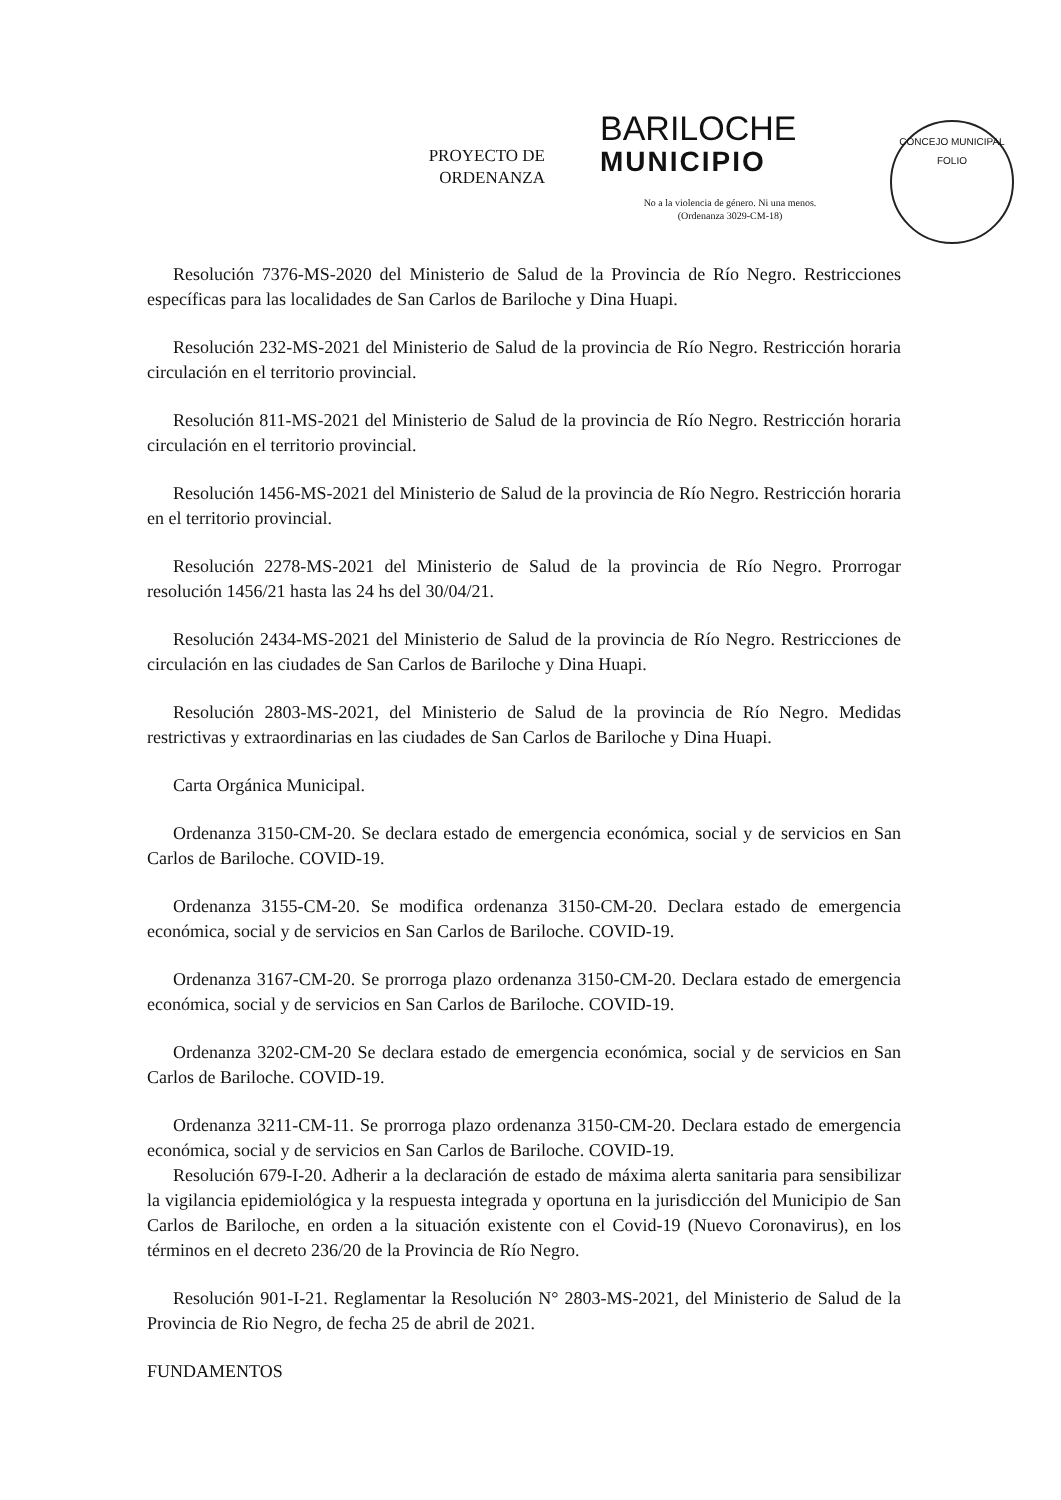PROYECTO DE
ORDENANZA
BARILOCHE
MUNICIPIO
No a la violencia de género. Ni una menos.
(Ordenanza 3029-CM-18)
CONCEJO MUNICIPAL
FOLIO
Resolución 7376-MS-2020 del Ministerio de Salud de la Provincia de Río Negro. Restricciones específicas para las localidades de San Carlos de Bariloche y Dina Huapi.
Resolución 232-MS-2021 del Ministerio de Salud de la provincia de Río Negro. Restricción horaria circulación en el territorio provincial.
Resolución 811-MS-2021 del Ministerio de Salud de la provincia de Río Negro. Restricción horaria circulación en el territorio provincial.
Resolución 1456-MS-2021 del Ministerio de Salud de la provincia de Río Negro. Restricción horaria en el territorio provincial.
Resolución 2278-MS-2021 del Ministerio de Salud de la provincia de Río Negro. Prorrogar resolución 1456/21 hasta las 24 hs del 30/04/21.
Resolución 2434-MS-2021 del Ministerio de Salud de la provincia de Río Negro. Restricciones de circulación en las ciudades de San Carlos de Bariloche y Dina Huapi.
Resolución 2803-MS-2021, del Ministerio de Salud de la provincia de Río Negro. Medidas restrictivas y extraordinarias en las ciudades de San Carlos de Bariloche y Dina Huapi.
Carta Orgánica Municipal.
Ordenanza 3150-CM-20. Se declara estado de emergencia económica, social y de servicios en San Carlos de Bariloche. COVID-19.
Ordenanza 3155-CM-20. Se modifica ordenanza 3150-CM-20. Declara estado de emergencia económica, social y de servicios en San Carlos de Bariloche. COVID-19.
Ordenanza 3167-CM-20. Se prorroga plazo ordenanza 3150-CM-20. Declara estado de emergencia económica, social y de servicios en San Carlos de Bariloche. COVID-19.
Ordenanza 3202-CM-20 Se declara estado de emergencia económica, social y de servicios en San Carlos de Bariloche. COVID-19.
Ordenanza 3211-CM-11. Se prorroga plazo ordenanza 3150-CM-20. Declara estado de emergencia económica, social y de servicios en San Carlos de Bariloche. COVID-19.
Resolución 679-I-20. Adherir a la declaración de estado de máxima alerta sanitaria para sensibilizar la vigilancia epidemiológica y la respuesta integrada y oportuna en la jurisdicción del Municipio de San Carlos de Bariloche, en orden a la situación existente con el Covid-19 (Nuevo Coronavirus), en los términos en el decreto 236/20 de la Provincia de Río Negro.
Resolución 901-I-21. Reglamentar la Resolución N° 2803-MS-2021, del Ministerio de Salud de la Provincia de Rio Negro, de fecha 25 de abril de 2021.
FUNDAMENTOS